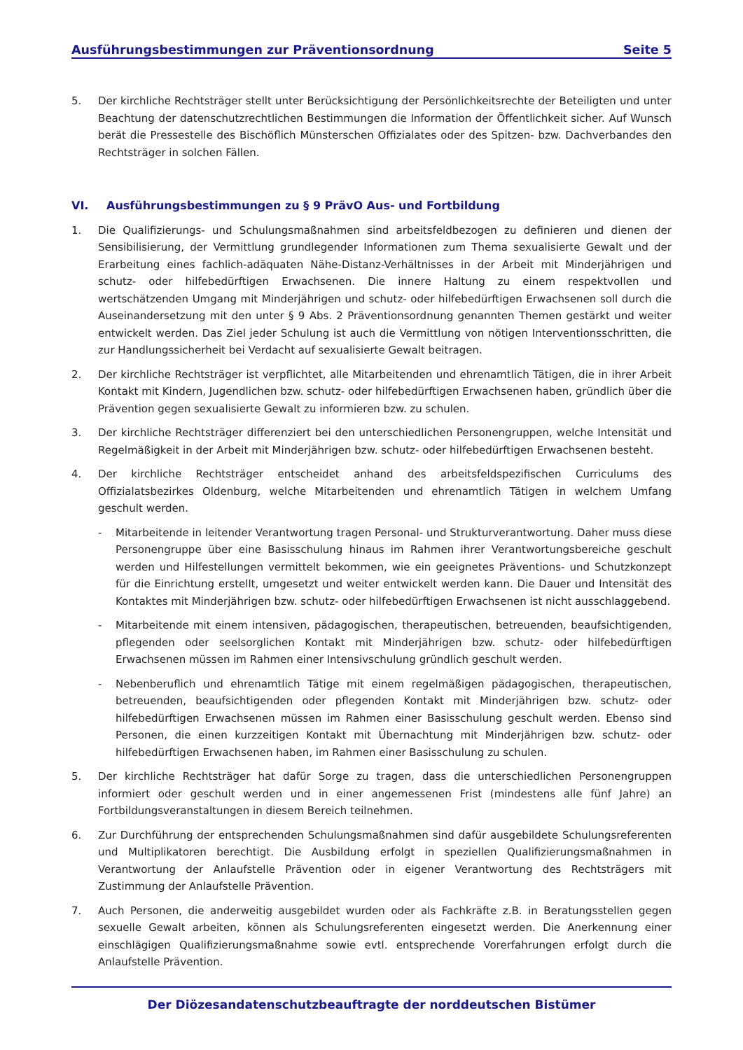Ausführungsbestimmungen zur Präventionsordnung Seite 5
5. Der kirchliche Rechtsträger stellt unter Berücksichtigung der Persönlichkeitsrechte der Beteiligten und unter Beachtung der datenschutzrechtlichen Bestimmungen die Information der Öffentlichkeit sicher. Auf Wunsch berät die Pressestelle des Bischöflich Münsterschen Offizialates oder des Spitzen- bzw. Dachverbandes den Rechtsträger in solchen Fällen.
VI. Ausführungsbestimmungen zu § 9 PrävO Aus- und Fortbildung
1. Die Qualifizierungs- und Schulungsmaßnahmen sind arbeitsfeldbezogen zu definieren und dienen der Sensibilisierung, der Vermittlung grundlegender Informationen zum Thema sexualisierte Gewalt und der Erarbeitung eines fachlich-adäquaten Nähe-Distanz-Verhältnisses in der Arbeit mit Minderjährigen und schutz- oder hilfebedürftigen Erwachsenen. Die innere Haltung zu einem respektvollen und wertschätzenden Umgang mit Minderjährigen und schutz- oder hilfebedürftigen Erwachsenen soll durch die Auseinandersetzung mit den unter § 9 Abs. 2 Präventionsordnung genannten Themen gestärkt und weiter entwickelt werden. Das Ziel jeder Schulung ist auch die Vermittlung von nötigen Interventionsschritten, die zur Handlungssicherheit bei Verdacht auf sexualisierte Gewalt beitragen.
2. Der kirchliche Rechtsträger ist verpflichtet, alle Mitarbeitenden und ehrenamtlich Tätigen, die in ihrer Arbeit Kontakt mit Kindern, Jugendlichen bzw. schutz- oder hilfebedürftigen Erwachsenen haben, gründlich über die Prävention gegen sexualisierte Gewalt zu informieren bzw. zu schulen.
3. Der kirchliche Rechtsträger differenziert bei den unterschiedlichen Personengruppen, welche Intensität und Regelmäßigkeit in der Arbeit mit Minderjährigen bzw. schutz- oder hilfebedürftigen Erwachsenen besteht.
4. Der kirchliche Rechtsträger entscheidet anhand des arbeitsfeldspezifischen Curriculums des Offizialatsbezirkes Oldenburg, welche Mitarbeitenden und ehrenamtlich Tätigen in welchem Umfang geschult werden.
- Mitarbeitende in leitender Verantwortung tragen Personal- und Strukturverantwortung. Daher muss diese Personengruppe über eine Basisschulung hinaus im Rahmen ihrer Verantwortungsbereiche geschult werden und Hilfestellungen vermittelt bekommen, wie ein geeignetes Präventions- und Schutzkonzept für die Einrichtung erstellt, umgesetzt und weiter entwickelt werden kann. Die Dauer und Intensität des Kontaktes mit Minderjährigen bzw. schutz- oder hilfebedürftigen Erwachsenen ist nicht ausschlaggebend.
- Mitarbeitende mit einem intensiven, pädagogischen, therapeutischen, betreuenden, beaufsichtigenden, pflegenden oder seelsorglichen Kontakt mit Minderjährigen bzw. schutz- oder hilfebedürftigen Erwachsenen müssen im Rahmen einer Intensivschulung gründlich geschult werden.
- Nebenberuflich und ehrenamtlich Tätige mit einem regelmäßigen pädagogischen, therapeutischen, betreuenden, beaufsichtigenden oder pflegenden Kontakt mit Minderjährigen bzw. schutz- oder hilfebedürftigen Erwachsenen müssen im Rahmen einer Basisschulung geschult werden. Ebenso sind Personen, die einen kurzzeitigen Kontakt mit Übernachtung mit Minderjährigen bzw. schutz- oder hilfebedürftigen Erwachsenen haben, im Rahmen einer Basisschulung zu schulen.
5. Der kirchliche Rechtsträger hat dafür Sorge zu tragen, dass die unterschiedlichen Personengruppen informiert oder geschult werden und in einer angemessenen Frist (mindestens alle fünf Jahre) an Fortbildungsveranstaltungen in diesem Bereich teilnehmen.
6. Zur Durchführung der entsprechenden Schulungsmaßnahmen sind dafür ausgebildete Schulungsreferenten und Multiplikatoren berechtigt. Die Ausbildung erfolgt in speziellen Qualifizierungsmaßnahmen in Verantwortung der Anlaufstelle Prävention oder in eigener Verantwortung des Rechtsträgers mit Zustimmung der Anlaufstelle Prävention.
7. Auch Personen, die anderweitig ausgebildet wurden oder als Fachkräfte z.B. in Beratungsstellen gegen sexuelle Gewalt arbeiten, können als Schulungsreferenten eingesetzt werden. Die Anerkennung einer einschlägigen Qualifizierungsmaßnahme sowie evtl. entsprechende Vorerfahrungen erfolgt durch die Anlaufstelle Prävention.
Der Diözesandatenschutzbeauftragte der norddeutschen Bistümer